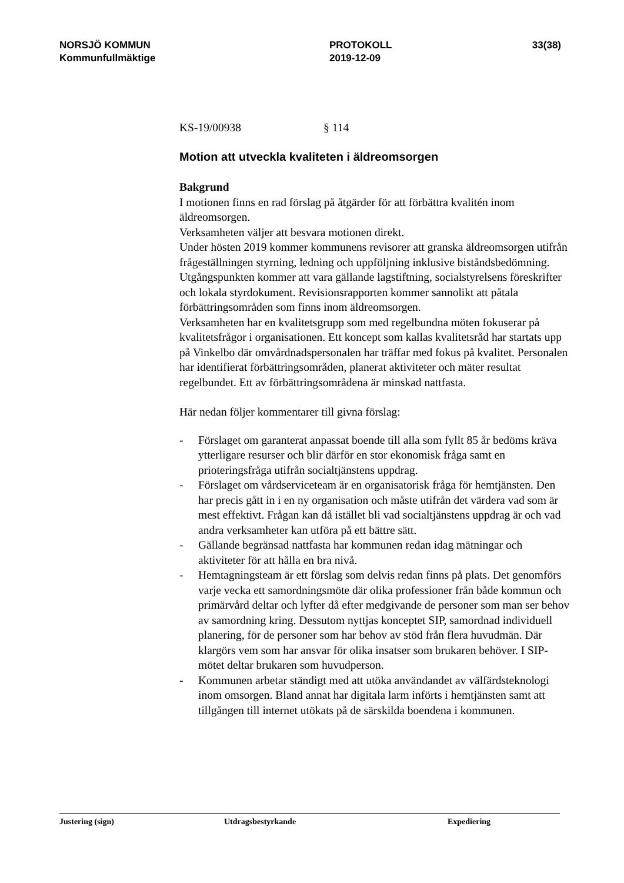NORSJÖ KOMMUN
Kommunfullmäktige
PROTOKOLL
2019-12-09
33(38)
KS-19/00938 § 114
Motion att utveckla kvaliteten i äldreomsorgen
Bakgrund
I motionen finns en rad förslag på åtgärder för att förbättra kvalitén inom äldreomsorgen.
Verksamheten väljer att besvara motionen direkt.
Under hösten 2019 kommer kommunens revisorer att granska äldreomsorgen utifrån frågeställningen styrning, ledning och uppföljning inklusive biståndsbedömning. Utgångspunkten kommer att vara gällande lagstiftning, socialstyrelsens föreskrifter och lokala styrdokument. Revisionsrapporten kommer sannolikt att påtala förbättringsområden som finns inom äldreomsorgen.
Verksamheten har en kvalitetsgrupp som med regelbundna möten fokuserar på kvalitetsfrågor i organisationen. Ett koncept som kallas kvalitetsråd har startats upp på Vinkelbo där omvårdnadspersonalen har träffar med fokus på kvalitet. Personalen har identifierat förbättringsområden, planerat aktiviteter och mäter resultat regelbundet. Ett av förbättringsområdena är minskad nattfasta.
Här nedan följer kommentarer till givna förslag:
- Förslaget om garanterat anpassat boende till alla som fyllt 85 år bedöms kräva ytterligare resurser och blir därför en stor ekonomisk fråga samt en prioteringsfråga utifrån socialtjänstens uppdrag.
- Förslaget om vårdserviceteam är en organisatorisk fråga för hemtjänsten. Den har precis gått in i en ny organisation och måste utifrån det värdera vad som är mest effektivt. Frågan kan då istället bli vad socialtjänstens uppdrag är och vad andra verksamheter kan utföra på ett bättre sätt.
- Gällande begränsad nattfasta har kommunen redan idag mätningar och aktiviteter för att hålla en bra nivå.
- Hemtagningsteam är ett förslag som delvis redan finns på plats. Det genomförs varje vecka ett samordningsmöte där olika professioner från både kommun och primärvård deltar och lyfter då efter medgivande de personer som man ser behov av samordning kring. Dessutom nyttjas konceptet SIP, samordnad individuell planering, för de personer som har behov av stöd från flera huvudmän. Där klargörs vem som har ansvar för olika insatser som brukaren behöver. I SIP-mötet deltar brukaren som huvudperson.
- Kommunen arbetar ständigt med att utöka användandet av välfärdsteknologi inom omsorgen. Bland annat har digitala larm införts i hemtjänsten samt att tillgången till internet utökats på de särskilda boendena i kommunen.
Justering (sign) Utdragsbestyrkande Expediering